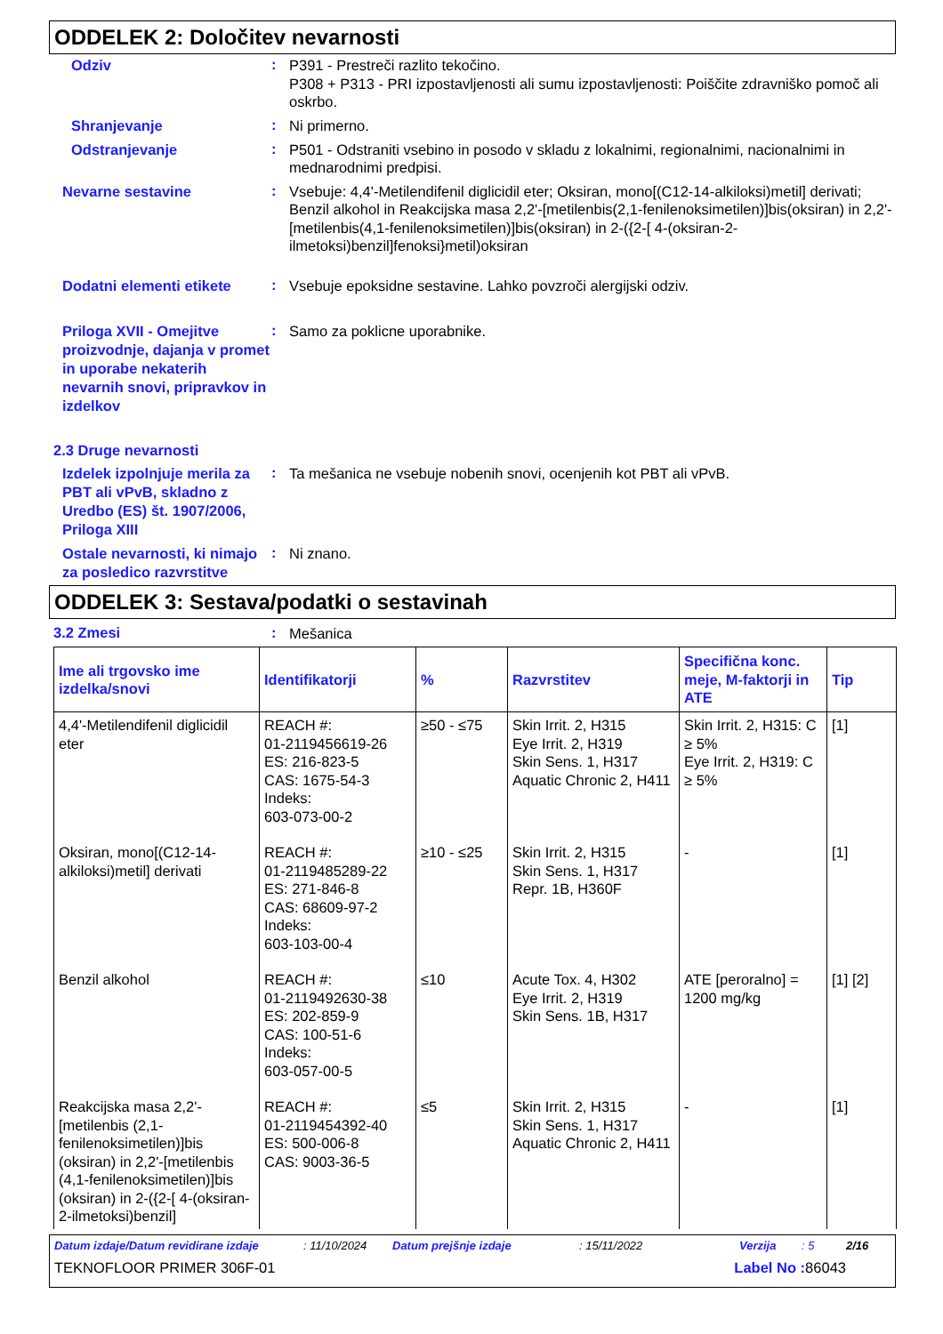ODDELEK 2: Določitev nevarnosti
Odziv
:
P391 - Prestreči razlito tekočino.
P308 + P313 - PRI izpostavljenosti ali sumu izpostavljenosti: Poiščite zdravniško pomoč ali oskrbo.
Shranjevanje
:
Ni primerno.
Odstranjevanje
:
P501 - Odstraniti vsebino in posodo v skladu z lokalnimi, regionalnimi, nacionalnimi in mednarodnimi predpisi.
Nevarne sestavine
:
Vsebuje: 4,4'-Metilendifenil diglicidil eter; Oksiran, mono[(C12-14-alkiloksi)metil] derivati; Benzil alkohol in Reakcijska masa 2,2'-[metilenbis(2,1-fenilenoksimetilen)]bis(oksiran) in 2,2'-[metilenbis(4,1-fenilenoksimetilen)]bis(oksiran) in 2-({2-[ 4-(oksiran-2-ilmetoksi)benzil]fenoksi}metil)oksiran
Dodatni elementi etikete
:
Vsebuje epoksidne sestavine. Lahko povzroči alergijski odziv.
Priloga XVII - Omejitve proizvodnje, dajanja v promet in uporabe nekaterih nevarnih snovi, pripravkov in izdelkov
:
Samo za poklicne uporabnike.
2.3 Druge nevarnosti
Izdelek izpolnjuje merila za PBT ali vPvB, skladno z Uredbo (ES) št. 1907/2006, Priloga XIII
:
Ta mešanica ne vsebuje nobenih snovi, ocenjenih kot PBT ali vPvB.
Ostale nevarnosti, ki nimajo za posledico razvrstitve
:
Ni znano.
ODDELEK 3: Sestava/podatki o sestavinah
3.2 Zmesi :
Mešanica
| Ime ali trgovsko ime izdelka/snovi | Identifikatorji | % | Razvrstitev | Specifična konc. meje, M-faktorji in ATE | Tip |
| --- | --- | --- | --- | --- | --- |
| 4,4'-Metilendifenil diglicidil eter | REACH #: 01-2119456619-26 ES: 216-823-5 CAS: 1675-54-3 Indeks: 603-073-00-2 | ≥50 - ≤75 | Skin Irrit. 2, H315 Eye Irrit. 2, H319 Skin Sens. 1, H317 Aquatic Chronic 2, H411 | Skin Irrit. 2, H315: C ≥ 5% Eye Irrit. 2, H319: C ≥ 5% | [1] |
| Oksiran, mono[(C12-14-alkiloksi)metil] derivati | REACH #: 01-2119485289-22 ES: 271-846-8 CAS: 68609-97-2 Indeks: 603-103-00-4 | ≥10 - ≤25 | Skin Irrit. 2, H315 Skin Sens. 1, H317 Repr. 1B, H360F | - | [1] |
| Benzil alkohol | REACH #: 01-2119492630-38 ES: 202-859-9 CAS: 100-51-6 Indeks: 603-057-00-5 | ≤10 | Acute Tox. 4, H302 Eye Irrit. 2, H319 Skin Sens. 1B, H317 | ATE [peroralno] = 1200 mg/kg | [1] [2] |
| Reakcijska masa 2,2'-[metilenbis (2,1-fenilenoksimetilen)]bis (oksiran) in 2,2'-[metilenbis (4,1-fenilenoksimetilen)]bis (oksiran) in 2-({2-[ 4-(oksiran-2-ilmetoksi)benzil] | REACH #: 01-2119454392-40 ES: 500-006-8 CAS: 9003-36-5 | ≤5 | Skin Irrit. 2, H315 Skin Sens. 1, H317 Aquatic Chronic 2, H411 | - | [1] |
Datum izdaje/Datum revidirane izdaje: 11/10/2024 Datum prejšnje izdaje: 15/11/2022 Verzija: 5 2/16
TEKNOFLOOR PRIMER 306F-01 Label No : 86043